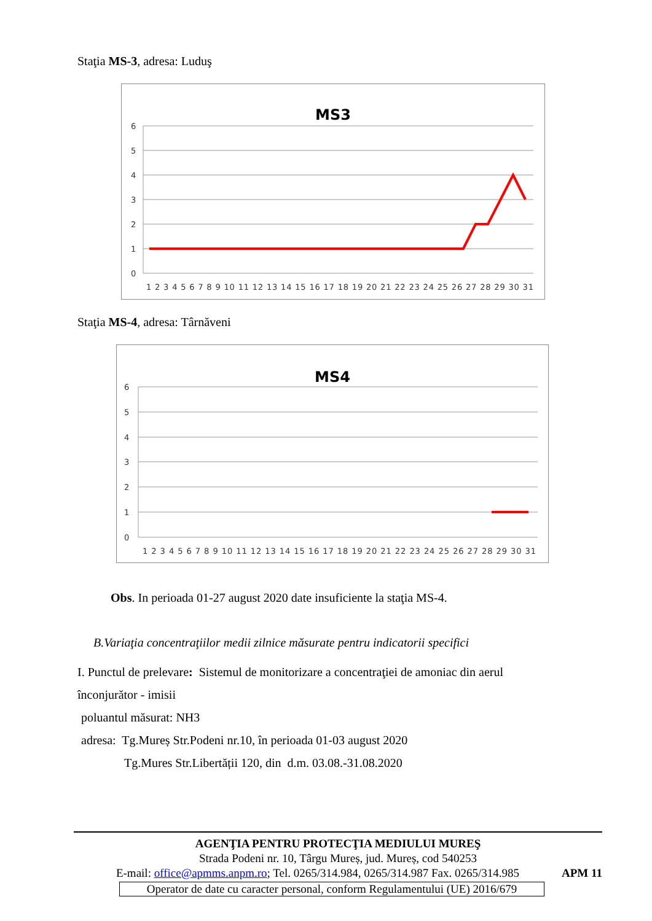Staţia MS-3, adresa: Luduş
MS3
6
5
4
3
2
1
0
1 2 3 4 5 6 7 8 9 10 11 12 13 14 15 16 17 18 19 20 21 22 23 24 25 26 27 28 29 30 31
Staţia MS-4, adresa: Târnăveni
MS4
6
5
4
3
2
1
0
1 2 3 4 5 6 7 8 9 10 11 12 13 14 15 16 17 18 19 20 21 22 23 24 25 26 27 28 29 30 31
Obs. In perioada 01-27 august 2020 date insuficiente la staţia MS-4.
B.Variaţia concentraţiilor medii zilnice măsurate pentru indicatorii specifici
I. Punctul de prelevare: Sistemul de monitorizare a concentraţiei de amoniac din aerul înconjurător - imisii
poluantul măsurat: NH3
adresa: Tg.Mureș Str.Podeni nr.10, în perioada 01-03 august 2020
Tg.Mures Str.Libertății 120, din d.m. 03.08.-31.08.2020
AGENŢIA PENTRU PROTECŢIA MEDIULUI MUREŞ
Strada Podeni nr. 10, Târgu Mureș, jud. Mureș, cod 540253
E-mail: office@apmms.anpm.ro; Tel. 0265/314.984, 0265/314.987 Fax. 0265/314.985 APM 11
Operator de date cu caracter personal, conform Regulamentului (UE) 2016/679